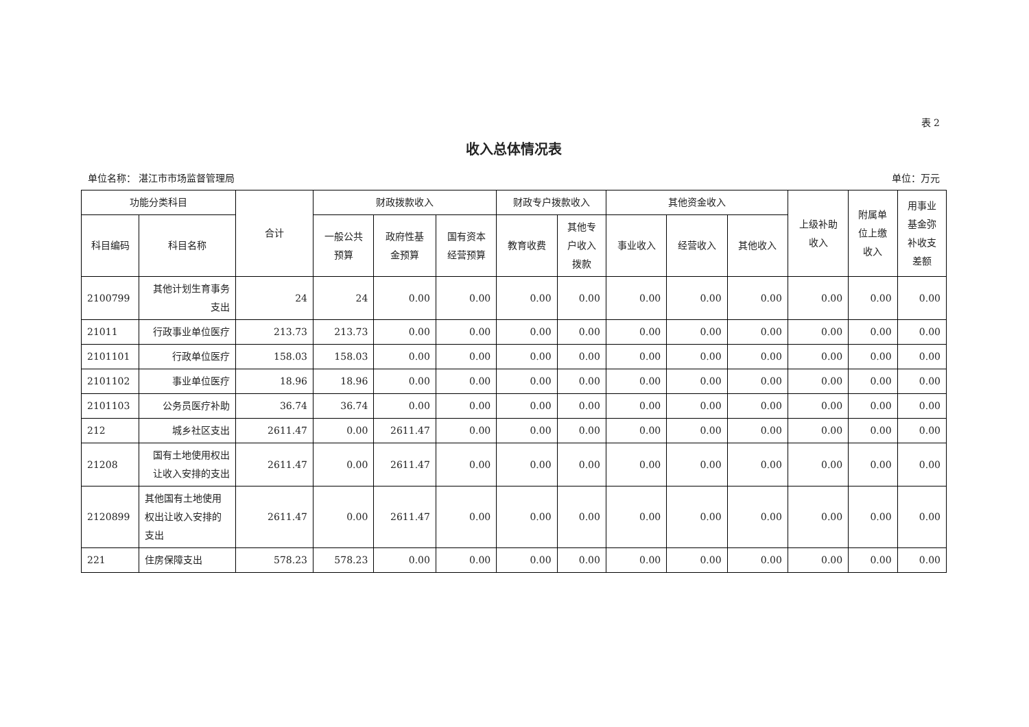表 2
收入总体情况表
单位名称： 湛江市市场监督管理局 单位：万元
| 功能分类科目 | | 合计 | 财政拨款收入 | | | 财政专户拨款收入 | | 其他资金收入 | | | 上级补助 收入 | 附属单 位上缴 收入 | 用事业 基金弥 补收支 差额 |
| --- | --- | --- | --- | --- | --- | --- | --- | --- | --- | --- | --- | --- | --- |
| 科目编码 | 科目名称 | | 一般公共 预算 | 政府性基 金预算 | 国有资本 经营预算 | 教育收费 | 其他专 户收入 拨款 | 事业收入 | 经营收入 | 其他收入 | | | |
| 2100799 | 其他计划生育事务支出 | 24 | 24 | 0.00 | 0.00 | 0.00 | 0.00 | 0.00 | 0.00 | 0.00 | 0.00 | 0.00 | 0.00 |
| 21011 | 行政事业单位医疗 | 213.73 | 213.73 | 0.00 | 0.00 | 0.00 | 0.00 | 0.00 | 0.00 | 0.00 | 0.00 | 0.00 | 0.00 |
| 2101101 | 行政单位医疗 | 158.03 | 158.03 | 0.00 | 0.00 | 0.00 | 0.00 | 0.00 | 0.00 | 0.00 | 0.00 | 0.00 | 0.00 |
| 2101102 | 事业单位医疗 | 18.96 | 18.96 | 0.00 | 0.00 | 0.00 | 0.00 | 0.00 | 0.00 | 0.00 | 0.00 | 0.00 | 0.00 |
| 2101103 | 公务员医疗补助 | 36.74 | 36.74 | 0.00 | 0.00 | 0.00 | 0.00 | 0.00 | 0.00 | 0.00 | 0.00 | 0.00 | 0.00 |
| 212 | 城乡社区支出 | 2611.47 | 0.00 | 2611.47 | 0.00 | 0.00 | 0.00 | 0.00 | 0.00 | 0.00 | 0.00 | 0.00 | 0.00 |
| 21208 | 国有土地使用权出让收入安排的支出 | 2611.47 | 0.00 | 2611.47 | 0.00 | 0.00 | 0.00 | 0.00 | 0.00 | 0.00 | 0.00 | 0.00 | 0.00 |
| 2120899 | 其他国有土地使用权出让收入安排的支出 | 2611.47 | 0.00 | 2611.47 | 0.00 | 0.00 | 0.00 | 0.00 | 0.00 | 0.00 | 0.00 | 0.00 | 0.00 |
| 221 | 住房保障支出 | 578.23 | 578.23 | 0.00 | 0.00 | 0.00 | 0.00 | 0.00 | 0.00 | 0.00 | 0.00 | 0.00 | 0.00 |